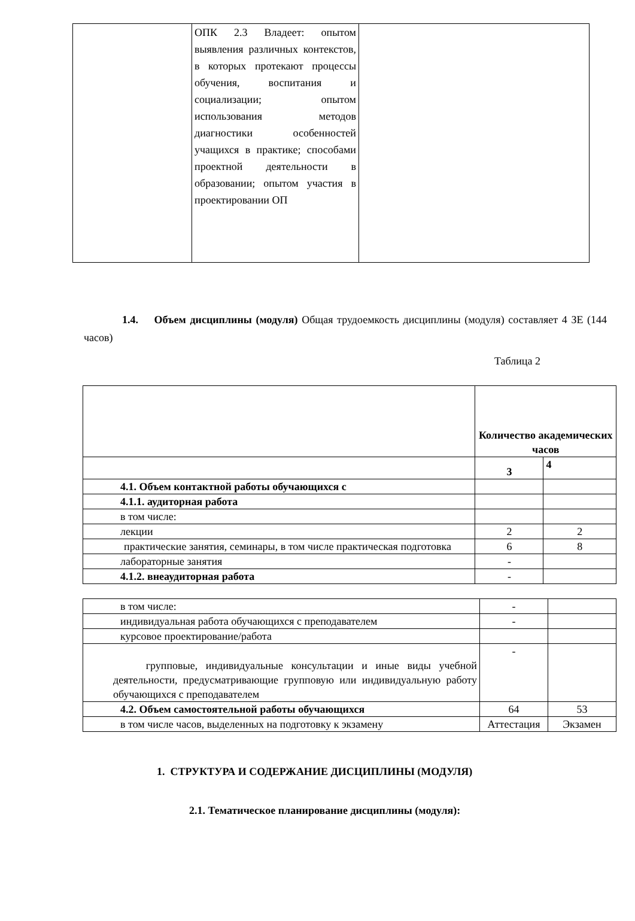| | ОПК 2.3 Владеет: опытом выявления различных контекстов, в которых протекают процессы обучения, воспитания и социализации; опытом использования методов диагностики особенностей учащихся в практике; способами проектной деятельности в образовании; опытом участия в проектировании ОП | |
1.4. Объем дисциплины (модуля) Общая трудоемкость дисциплины (модуля) составляет 4 ЗЕ (144 часов)
Таблица 2
| | Количество академических часов | |
| | 3 | 4 |
| 4.1. Объем контактной работы обучающихся с | | |
| 4.1.1. аудиторная работа | | |
| в том числе: | | |
| лекции | 2 | 2 |
| практические занятия, семинары, в том числе практическая подготовка | 6 | 8 |
| лабораторные занятия | - | |
| 4.1.2. внеаудиторная работа | - | |
| в том числе: | - | |
| индивидуальная работа обучающихся с преподавателем | - | |
| курсовое проектирование/работа | | |
| групповые, индивидуальные консультации и иные виды учебной деятельности, предусматривающие групповую или индивидуальную работу обучающихся с преподавателем | - | |
| 4.2. Объем самостоятельной работы обучающихся | 64 | 53 |
| в том числе часов, выделенных на подготовку к экзамену | Аттестация | Экзамен |
1. СТРУКТУРА И СОДЕРЖАНИЕ ДИСЦИПЛИНЫ (МОДУЛЯ)
2.1. Тематическое планирование дисциплины (модуля):